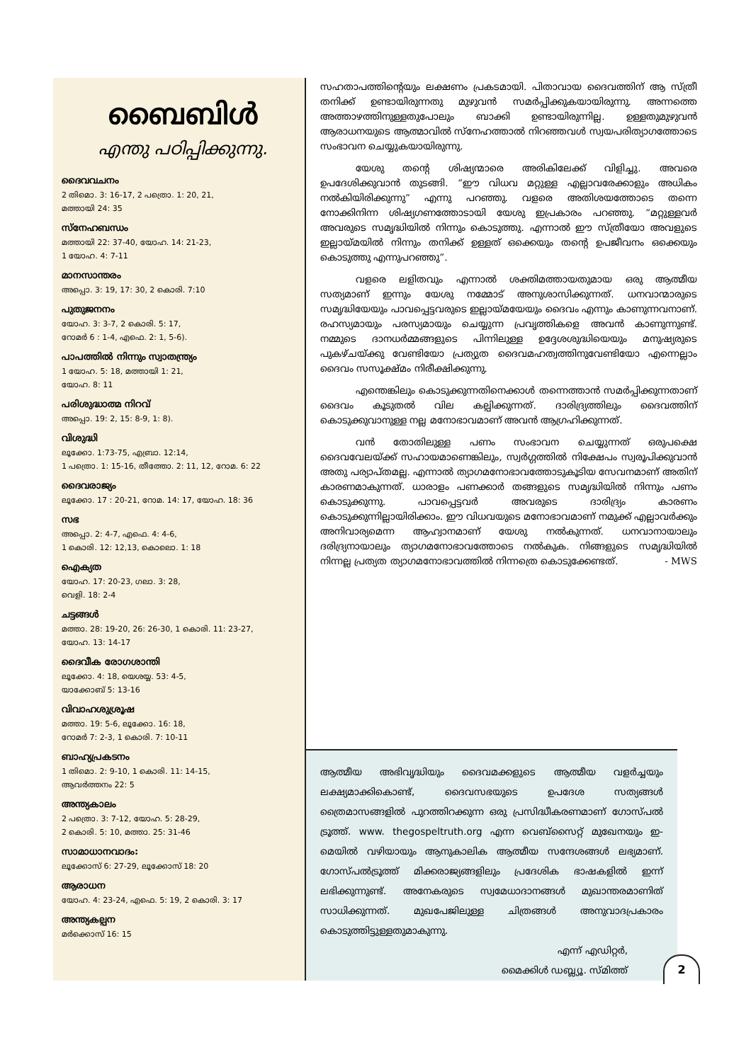ബൈബിൾ
എന്തു പഠിപ്പിക്കുന്നു.
ദൈവവചനം
2 തിമൊ. 3: 16-17, 2 പത്രൊ. 1: 20, 21,
മത്തായി 24: 35
സ്നേഹബന്ധം
മത്തായി 22: 37-40, യോഹ. 14: 21-23,
1 യോഹ. 4: 7-11
മാനസാന്തരം
അപ്പൊ. 3: 19, 17: 30, 2 കൊരി. 7:10
പുതുജനനം
യോഹ. 3: 3-7, 2 കൊരി. 5: 17,
റോമർ 6 : 1-4, എഫെ. 2: 1, 5-6).
പാപത്തിൽ നിന്നും സ്വാതന്ത്ര്യം
1 യോഹ. 5: 18, മത്തായി 1: 21,
യോഹ. 8: 11
പരിശുദ്ധാത്മ നിറവ്
അപ്പൊ. 19: 2, 15: 8-9, 1: 8).
വിശുദ്ധി
ലൂക്കോ. 1:73-75, എബ്രാ. 12:14,
1 പത്രൊ. 1: 15-16, തീത്തോ. 2: 11, 12, റോമ. 6: 22
ദൈവരാജ്യം
ലൂക്കോ. 17 : 20-21, റോമ. 14: 17, യോഹ. 18: 36
സഭ
അപ്പൊ. 2: 4-7, എഫെ. 4: 4-6,
1 കൊരി. 12: 12,13, കൊലൊ. 1: 18
ഐക്യത
യോഹ. 17: 20-23, ഗലാ. 3: 28,
വെളി. 18: 2-4
ചട്ടങ്ങൾ
മത്താ. 28: 19-20, 26: 26-30, 1 കൊരി. 11: 23-27,
യോഹ. 13: 14-17
ദൈവീക രോഗശാന്തി
ലൂക്കോ. 4: 18, യെശയ്യ. 53: 4-5,
യാക്കോബ് 5: 13-16
വിവാഹശുശ്രൂഷ
മത്താ. 19: 5-6, ലൂക്കോ. 16: 18,
റോമർ 7: 2-3, 1 കൊരി. 7: 10-11
ബാഹ്യപ്രകടനം
1 തിമൊ. 2: 9-10, 1 കൊരി. 11: 14-15,
ആവർത്തനം 22: 5
അന്ത്യകാലം
2 പത്രൊ. 3: 7-12, യോഹ. 5: 28-29,
2 കൊരി. 5: 10, മത്താ. 25: 31-46
സാമാധാനവാദം:
ലൂക്കോസ് 6: 27-29, ലൂക്കോസ് 18: 20
ആരാധന
യോഹ. 4: 23-24, എഫെ. 5: 19, 2 കൊരി. 3: 17
അന്ത്യകല്പന
മർക്കൊസ് 16: 15
സഹതാപത്തിന്റെയും ലക്ഷണം പ്രകടമായി. പിതാവായ ദൈവത്തിന് ആ സ്ത്രീ തനിക്ക് ഉണ്ടായിരുന്നതു മുഴുവൻ സമർപ്പിക്കുകയായിരുന്നു. അന്നത്തെ അത്താഴത്തിനുള്ളതുപോലും ബാക്കി ഉണ്ടായിരുന്നില്ല. ഉള്ളതുമുഴുവൻ ആരാധനയുടെ ആത്മാവിൽ സ്നേഹത്താൽ നിറഞ്ഞവൾ സ്വയപരിത്യാഗത്തോടെ സംഭാവന ചെയ്യുകയായിരുന്നു.
യേശു തന്റെ ശിഷ്യന്മാരെ അരികിലേക്ക് വിളിച്ചു. അവരെ ഉപദേശിക്കുവാൻ തുടങ്ങി. “ഈ വിധവ മറ്റുള്ള എല്ലാവരേക്കാളും അധികം നൽകിയിരിക്കുന്നു” എന്നു പറഞ്ഞു. വളരെ അതിശയത്തോടെ തന്നെ നോക്കിനിന്ന ശിഷ്യഗണത്തോടായി യേശു ഇപ്രകാരം പറഞ്ഞു. “മറ്റുള്ളവർ അവരുടെ സമൃദ്ധിയിൽ നിന്നും കൊടുത്തു. എന്നാൽ ഈ സ്ത്രീയോ അവളുടെ ഇല്ലായ്മയിൽ നിന്നും തനിക്ക് ഉള്ളത് ഒക്കെയും തന്റെ ഉപജീവനം ഒക്കെയും കൊടുത്തു എന്നുപറഞ്ഞു”.
വളരെ ലളിതവും എന്നാൽ ശക്തിമത്തായതുമായ ഒരു ആത്മീയ സത്യമാണ് ഇന്നും യേശു നമ്മോട് അനുശാസിക്കുന്നത്. ധനവാന്മാരുടെ സമൃദ്ധിയേയും പാവപ്പെട്ടവരുടെ ഇല്ലായ്മയേയും ദൈവം എന്നും കാണുന്നവനാണ്. രഹസ്യമായും പരസ്യമായും ചെയ്യുന്ന പ്രവൃത്തികളെ അവൻ കാണുന്നുണ്ട്. നമ്മുടെ ദാനധർമ്മങ്ങളുടെ പിന്നിലുള്ള ഉദ്ദേശശുദ്ധിയെയും മനുഷ്യരുടെ പുകഴ്ചയ്ക്കു വേണ്ടിയോ പ്രത്യുത ദൈവമഹത്വത്തിനുവേണ്ടിയോ എന്നെല്ലാം ദൈവം സസൂക്ഷ്മം നിരീക്ഷിക്കുന്നു.
എന്തെങ്കിലും കൊടുക്കുന്നതിനെക്കാൾ തന്നെത്താൻ സമർപ്പിക്കുന്നതാണ് ദൈവം കൂടുതൽ വില കല്പിക്കുന്നത്. ദാരിദ്ര്യത്തിലും ദൈവത്തിന് കൊടുക്കുവാനുള്ള നല്ല മനോഭാവമാണ് അവൻ ആഗ്രഹിക്കുന്നത്.
വൻ തോതിലുള്ള പണം സംഭാവന ചെയ്യുന്നത് ഒരുപക്ഷെ ദൈവവേലയ്ക്ക് സഹായമാണെങ്കിലും, സ്വർഗ്ഗത്തിൽ നിക്ഷേപം സ്വരൂപിക്കുവാൻ അതു പര്യാപ്തമല്ല. എന്നാൽ ത്യാഗമനോഭാവത്തോടുകൂടിയ സേവനമാണ് അതിന് കാരണമാകുന്നത്. ധാരാളം പണക്കാർ തങ്ങളുടെ സമൃദ്ധിയിൽ നിന്നും പണം കൊടുക്കുന്നു. പാവപ്പെട്ടവർ അവരുടെ ദാരിദ്ര്യം കാരണം കൊടുക്കുന്നില്ലായിരിക്കാം. ഈ വിധവയുടെ മനോഭാവമാണ് നമുക്ക് എല്ലാവർക്കും അനിവാര്യമെന്ന ആഹ്വാനമാണ് യേശു നൽകുന്നത്. ധനവാനായാലും ദരിദ്ര്യനായാലും ത്യാഗമനോഭാവത്തോടെ നൽകുക. നിങ്ങളുടെ സമൃദ്ധിയിൽ നിന്നല്ല പ്രത്യത ത്യാഗമനോഭാവത്തിൽ നിന്നത്രെ കൊടുക്കേണ്ടത്. - MWS
ആത്മീയ അഭിവൃദ്ധിയും ദൈവമക്കളുടെ ആത്മീയ വളർച്ചയും ലക്ഷ്യമാക്കികൊണ്ട്, ദൈവസഭയുടെ ഉപദേശ സത്യങ്ങൾ ത്രൈമാസങ്ങളിൽ പുറത്തിറക്കുന്ന ഒരു പ്രസിദ്ധീകരണമാണ് ഗോസ്പൽ ട്രൂത്ത്. www. thegospeltruth.org എന്ന വെബ്സൈറ്റ് മുഖേനയും ഇ- മെയിൽ വഴിയായും ആനുകാലിക ആത്മീയ സന്ദേശങ്ങൾ ലഭ്യമാണ്. ഗോസ്പൽട്രൂത്ത് മിക്കരാജ്യങ്ങളിലും പ്രദേശിക ഭാഷകളിൽ ഇന്ന് ലഭിക്കുന്നുണ്ട്. അനേകരുടെ സ്വമേധാദാനങ്ങൾ മുഖാന്തരമാണിത് സാധിക്കുന്നത്. മുഖപേജിലുള്ള ചിത്രങ്ങൾ അനുവാദപ്രകാരം കൊടുത്തിട്ടുള്ളതുമാകുന്നു.
എന്ന് എഡിറ്റർ,
മൈക്കിൾ ഡബ്ല്യൂ. സ്മിത്ത്
2